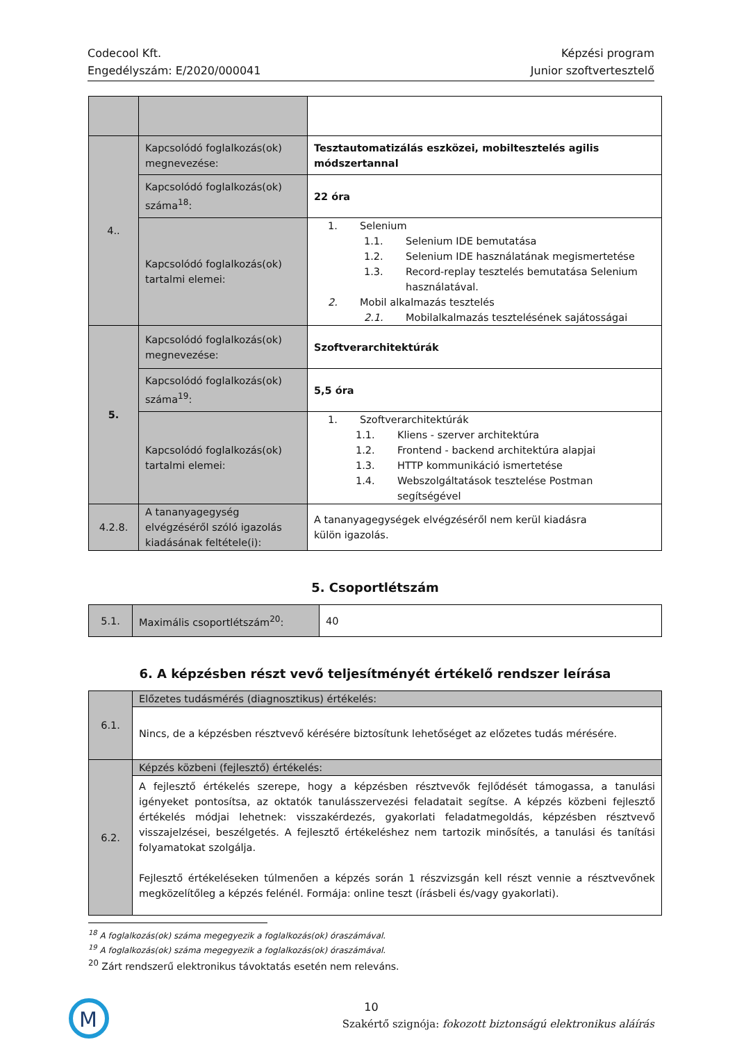Codecool Kft.
Engedélyszám: E/2020/000041
Képzési program
Junior szoftvertesztelő
| 4.. | Kapcsolódó foglalkozás(ok) megnevezése: | Tesztautomatizálás eszközei, mobiltesztelés agilis módszertannal |
| | Kapcsolódó foglalkozás(ok) száma<sup>18</sup>: | 22 óra |
| | Kapcsolódó foglalkozás(ok) tartalmi elemei: | 1. Selenium 1.1. Selenium IDE bemutatása 1.2. Selenium IDE használatának megismertetése 1.3. Record-replay tesztelés bemutatása Selenium használatával. 2. Mobil alkalmazás tesztelés 2.1. Mobilalkalmazás tesztelésének sajátosságai |
| 5. | Kapcsolódó foglalkozás(ok) megnevezése: | Szoftverarchitektúrák |
| | Kapcsolódó foglalkozás(ok) száma<sup>19</sup>: | 5,5 óra |
| | Kapcsolódó foglalkozás(ok) tartalmi elemei: | 1. Szoftverarchitektúrák 1.1. Kliens - szerver architektúra 1.2. Frontend - backend architektúra alapjai 1.3. HTTP kommunikáció ismertetése 1.4. Webszolgáltatások tesztelése Postman segítségével |
| 4.2.8. | A tananyagegység elvégzéséről szóló igazolás kiadásának feltétele(i): | A tananyagegységek elvégzéséről nem kerül kiadásra külön igazolás. |
5. Csoportlétszám
| 5.1. | Maximális csoportlétszám<sup>20</sup>: | 40 |
6. A képzésben részt vevő teljesítményét értékelő rendszer leírása
| 6.1. | Előzetes tudásmérés (diagnosztikus) értékelés: |
| | Nincs, de a képzésben résztvevő kérésére biztosítunk lehetőséget az előzetes tudás mérésére. |
| 6.2. | Képzés közbeni (fejlesztő) értékelés: |
| | A fejlesztő értékelés szerepe, hogy a képzésben résztvevők fejlődését támogassa, a tanulási igényeket pontosítsa, az oktatók tanulásszervezési feladatait segítse. A képzés közbeni fejlesztő értékelés módjai lehetnek: visszakérdezés, gyakorlati feladatmegoldás, képzésben résztvevő visszajelzései, beszélgetés. A fejlesztő értékeléshez nem tartozik minősítés, a tanulási és tanítási folyamatokat szolgálja. Fejlesztő értékeléseken túlmenően a képzés során 1 részvizsgán kell részt vennie a résztvevőnek megközelítőleg a képzés felénél. Formája: online teszt (írásbeli és/vagy gyakorlati). |
<sup>18</sup> A foglalkozás(ok) száma megegyezik a foglalkozás(ok) óraszámával.
<sup>19</sup> A foglalkozás(ok) száma megegyezik a foglalkozás(ok) óraszámával.
<sup>20</sup> Zárt rendszerű elektronikus távoktatás esetén nem releváns.
M
10
Szakértő szignója: fokozott biztonságú elektronikus aláírás